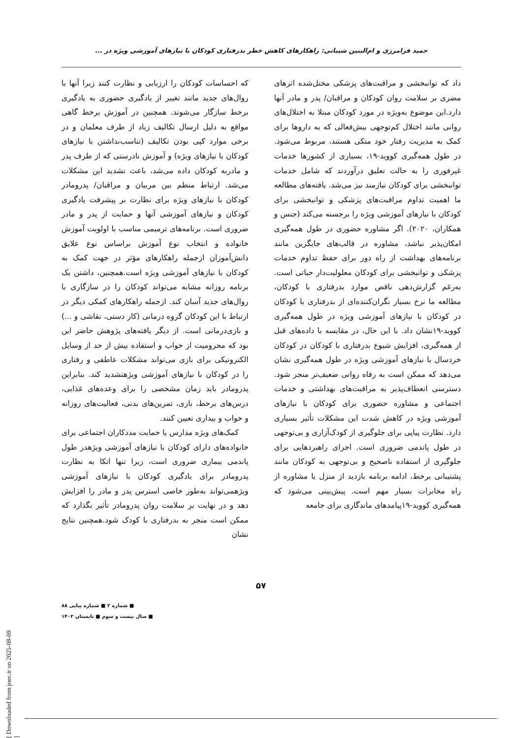حمید فرامرزی و ام‌البنین شیبانی: راهکارهای کاهش خطر بدرفتاری کودکان با نیازهای آموزشی ویژه در ...
که احساسات کودکان را ارزیابی و نظارت کنند زیرا آنها با روال‌های جدید مانند تغییر از یادگیری حضوری به یادگیری برخط سازگار می‌شوند. همچنین در آموزش برخط گاهی مواقع به دلیل ارسال تکالیف زیاد از طرف معلمان و در برخی موارد کپی بودن تکالیف (تناسب‌نداشتن با نیازهای کودکان با نیازهای ویژه) و آموزش نادرستی که از طرف پدر و مادربه کودکان داده می‌شد، باعث تشدید این مشکلات می‌شد. ارتباط منظم بین مربیان و مراقبان/ پدرومادر کودکان با نیازهای ویژه برای نظارت بر پیشرفت یادگیری کودکان و نیازهای آموزشی آنها و حمایت از پدر و مادر ضروری است. برنامه‌های ترمیمی مناسب با اولویت آموزش خانواده و انتخاب نوع آموزش براساس نوع علایق دانش‌آموزان ازجمله راهکارهای مؤثر در جهت کمک به کودکان با نیازهای آموزشی ویژه است.همچنین، داشتن یک برنامه روزانه مشابه می‌تواند کودکان را در سازگاری با روال‌های جدید آسان کند. ازجمله راهکارهای کمکی دیگر در ارتباط با این کودکان گروه درمانی (کار دستی، نقاشی و ...) و بازی‌درمانی است. از دیگر یافته‌های پژوهش حاضر این بود که محرومیت از خواب و استفاده بیش از حد از وسایل الکترونیکی برای بازی می‌تواند مشکلات عاطفی و رفتاری را در کودکان با نیازهای آموزشی ویژهتشدید کند. بنابراین پدرومادر باید زمان مشخصی را برای وعده‌های غذایی، درس‌های برخط، بازی، تمرین‌های بدنی، فعالیت‌های روزانه و خواب و بیداری تعیین کنند.
کمک‌های ویژه مدارس یا حمایت مددکاران اجتماعی برای خانواده‌های دارای کودکان با نیازهای آموزشی ویژهدر طول پاندمی بیماری ضروری است، زیرا تنها اتکا به نظارت پدرومادر برای یادگیری کودکان با نیازهای آموزشی ویژهمی‌تواند به‌طور خاصی استرس پدر و مادر را افزایش دهد و در نهایت بر سلامت روان پدرومادر تأثیر بگذارد که ممکن است منجر به بدرفتاری با کودک شود.همچنین نتایج نشان
داد که توانبخشی و مراقبت‌های پزشکی مختل‌شده اثرهای مضری بر سلامت روان کودکان و مراقبان/ پدر و مادر آنها دارد.این موضوع به‌ویژه در مورد کودکان مبتلا به اختلال‌های روانی مانند اختلال کم‌توجهی بیش‌فعالی که به داروها برای کمک به مدیریت رفتار خود متکی هستند، مربوط می‌شود. در طول همه‌گیری کووید-۱۹، بسیاری از کشورها خدمات غیرفوری را به حالت تعلیق درآوردند که شامل خدمات توانبخشی برای کودکان نیازمند نیز می‌شد. یافته‌های مطالعه ما اهمیت تداوم مراقبت‌های پزشکی و توانبخشی برای کودکان با نیازهای آموزشی ویژه را برجسته می‌کند (جنس و همکاران، ۲۰۲۰). اگر مشاوره حضوری در طول همه‌گیری امکان‌پذیر نباشد، مشاوره در قالب‌های جایگزین مانند برنامه‌های بهداشت از راه دور برای حفظ تداوم خدمات پزشکی و توانبخشی برای کودکان معلولیت‌دار حیاتی است. به‌رغم گزارش‌دهی ناقص موارد بدرفتاری با کودکان، مطالعه ما نرخ بسیار نگران‌کننده‌ای از بدرفتاری با کودکان در کودکان با نیازهای آموزشی ویژه در طول همه‌گیری کووید-۱۹نشان داد. با این حال، در مقایسه با داده‌های قبل از همه‌گیری، افزایش شیوع بدرفتاری با کودکان در کودکان خردسال با نیازهای آموزشی ویژه در طول همه‌گیری نشان می‌دهد که ممکن است به رفاه روانی ضعیف‌تر منجر شود. دسترسی انعطاف‌پذیر به مراقبت‌های بهداشتی و خدمات اجتماعی و مشاوره حضوری برای کودکان با نیازهای آموزشی ویژه در کاهش شدت این مشکلات تأثیر بسیاری دارد. نظارت پیاپی برای جلوگیری از کودک‌آزاری و بی‌توجهی در طول پاندمی ضروری است. اجرای راهبردهایی برای جلوگیری از استفاده ناصحیح و بی‌توجهی به کودکان مانند پشتیبانی برخط، ادامه برنامه بازدید از منزل یا مشاوره از راه مخابرات بسیار مهم است. پیش‌بینی می‌شود که همه‌گیری کووید-۱۹پیامدهای ماندگاری برای جامعه
۵۷
■ شماره ۲ ■ شماره پیاپی ۸۸
■ سال بیست و سوم ■ تابستان ۱۴۰۲
[ Downloaded from joec.ir on 2025-08-09 ]